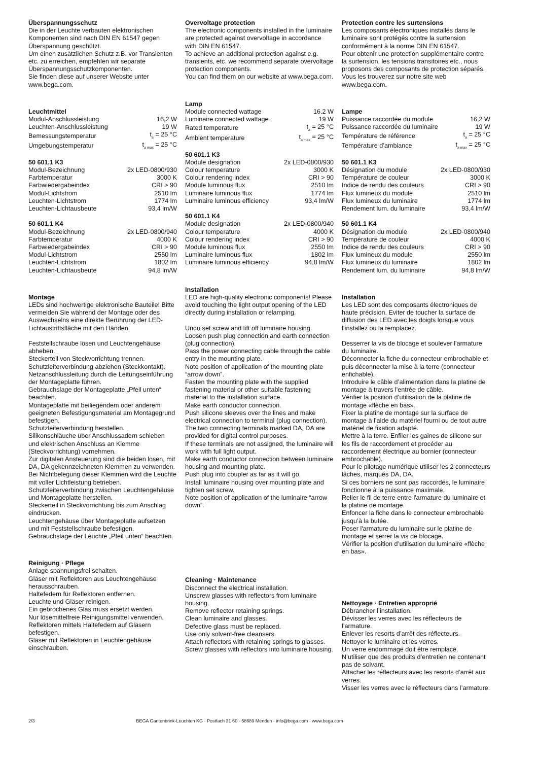Überspannungsschutz
Die in der Leuchte verbauten elektronischen Komponenten sind nach DIN EN 61547 gegen Überspannung geschützt.
Um einen zusätzlichen Schutz z.B. vor Transienten etc. zu erreichen, empfehlen wir separate Überspannungsschutzkomponenten.
Sie finden diese auf unserer Website unter www.bega.com.
Leuchtmittel
| Modul-Anschlussleistung | 16,2 W |
| Leuchten-Anschlussleistung | 19 W |
| Bemessungstemperatur | t<sub>a</sub> = 25 °C |
| Umgebungstemperatur | t<sub>a max</sub> = 25 °C |
50 601.1 K3
| Modul-Bezeichnung | 2x LED-0800/930 |
| Farbtemperatur | 3000 K |
| Farbwiedergabeindex | CRI > 90 |
| Modul-Lichtstrom | 2510 lm |
| Leuchten-Lichtstrom | 1774 lm |
| Leuchten-Lichtausbeute | 93,4 lm/W |
50 601.1 K4
| Modul-Bezeichnung | 2x LED-0800/940 |
| Farbtemperatur | 4000 K |
| Farbwiedergabeindex | CRI > 90 |
| Modul-Lichtstrom | 2550 lm |
| Leuchten-Lichtstrom | 1802 lm |
| Leuchten-Lichtausbeute | 94,8 lm/W |
Montage
LEDs sind hochwertige elektronische Bauteile! Bitte vermeiden Sie während der Montage oder des Auswechselns eine direkte Berührung der LED-Lichtaustrittsfläche mit den Händen.
Feststellschraube lösen und Leuchtengehäuse abheben.
Steckerteil von Steckvorrichtung trennen.
Schutzleiterverbindung abziehen (Steckkontakt).
Netzanschlussleitung durch die Leitungseinführung der Montageplatte führen.
Gebrauchslage der Montageplatte „Pfeil unten“ beachten.
Montageplatte mit beiliegendem oder anderem geeigneten Befestigungsmaterial am Montagegrund befestigen.
Schutzleiterverbindung herstellen.
Silikonschläuche über Anschlussadern schieben und elektrischen Anschluss an Klemme (Steckvorrichtung) vornehmen.
Zur digitalen Ansteuerung sind die beiden losen, mit DA, DA gekennzeichneten Klemmen zu verwenden.
Bei Nichtbelegung dieser Klemmen wird die Leuchte mit voller Lichtleistung betrieben.
Schutzleiterverbindung zwischen Leuchtengehäuse und Montageplatte herstellen.
Steckerteil in Steckvorrichtung bis zum Anschlag eindrücken.
Leuchtengehäuse über Montageplatte aufsetzen und mit Feststellschraube befestigen.
Gebrauchslage der Leuchte „Pfeil unten“ beachten.
Reinigung · Pflege
Anlage spannungsfrei schalten.
Gläser mit Reflektoren aus Leuchtengehäuse herausschrauben.
Haltefedern für Reflektoren entfernen.
Leuchte und Gläser reinigen.
Ein gebrochenes Glas muss ersetzt werden.
Nur lösemittelfreie Reinigungsmittel verwenden.
Reflektoren mittels Haltefedern auf Gläsern befestigen.
Gläser mit Reflektoren in Leuchtengehäuse einschrauben.
Overvoltage protection
The electronic components installed in the luminaire are protected against overvoltage in accordance with DIN EN 61547.
To achieve an additional protection against e.g. transients, etc. we recommend separate overvoltage protection components.
You can find them on our website at www.bega.com.
Lamp
| Module connected wattage | 16.2 W |
| Luminaire connected wattage | 19 W |
| Rated temperature | t<sub>a</sub> = 25 °C |
| Ambient temperature | t<sub>a max</sub> = 25 °C |
50 601.1 K3
| Module designation | 2x LED-0800/930 |
| Colour temperature | 3000 K |
| Colour rendering index | CRI > 90 |
| Module luminous flux | 2510 lm |
| Luminaire luminous flux | 1774 lm |
| Luminaire luminous efficiency | 93,4 lm/W |
50 601.1 K4
| Module designation | 2x LED-0800/940 |
| Colour temperature | 4000 K |
| Colour rendering index | CRI > 90 |
| Module luminous flux | 2550 lm |
| Luminaire luminous flux | 1802 lm |
| Luminaire luminous efficiency | 94,8 lm/W |
Installation
LED are high-quality electronic components! Please avoid touching the light output opening of the LED directly during installation or relamping.
Undo set screw and lift off luminaire housing.
Loosen push plug connection and earth connection (plug connection).
Pass the power connecting cable through the cable entry in the mounting plate.
Note position of application of the mounting plate “arrow down”.
Fasten the mounting plate with the supplied fastening material or other suitable fastening material to the installation surface.
Make earth conductor connection.
Push silicone sleeves over the lines and make electrical connection to terminal (plug connection).
The two connecting terminals marked DA, DA are provided for digital control purposes.
If these terminals are not assigned, the luminaire will work with full light output.
Make earth conductor connection between luminaire housing and mounting plate.
Push plug into coupler as far as it will go.
Install luminaire housing over mounting plate and tighten set screw.
Note position of application of the luminaire “arrow down”.
Cleaning · Maintenance
Disconnect the electrical installation.
Unscrew glasses with reflectors from luminaire housing.
Remove reflector retaining springs.
Clean luminaire and glasses.
Defective glass must be replaced.
Use only solvent-free cleansers.
Attach reflectors with retaining springs to glasses.
Screw glasses with reflectors into luminaire housing.
Protection contre les surtensions
Les composants électroniques installés dans le luminaire sont protégés contre la surtension conformément à la norme DIN EN 61547.
Pour obtenir une protection supplémentaire contre la surtension, les tensions transitoires etc., nous proposons des composants de protection séparés. Vous les trouverez sur notre site web www.bega.com.
Lampe
| Puissance raccordée du module | 16,2 W |
| Puissance raccordée du luminaire | 19 W |
| Température de référence | t<sub>a</sub> = 25 °C |
| Température d’ambiance | t<sub>a max</sub> = 25 °C |
50 601.1 K3
| Désignation du module | 2x LED-0800/930 |
| Température de couleur | 3000 K |
| Indice de rendu des couleurs | CRI > 90 |
| Flux lumineux du module | 2510 lm |
| Flux lumineux du luminaire | 1774 lm |
| Rendement lum. du luminaire | 93,4 lm/W |
50 601.1 K4
| Désignation du module | 2x LED-0800/940 |
| Température de couleur | 4000 K |
| Indice de rendu des couleurs | CRI > 90 |
| Flux lumineux du module | 2550 lm |
| Flux lumineux du luminaire | 1802 lm |
| Rendement lum. du luminaire | 94,8 lm/W |
Installation
Les LED sont des composants électroniques de haute précision. Eviter de toucher la surface de diffusion des LED avec les doigts lorsque vous l’installez ou la remplacez.
Desserrer la vis de blocage et soulever l'armature du luminaire.
Déconnecter la fiche du connecteur embrochable et puis déconnecter la mise à la terre (connecteur enfichable).
Introduire le câble d’alimentation dans la platine de montage à travers l'entrée de câble.
Vérifier la position d’utilisation de la platine de montage «flèche en bas».
Fixer la platine de montage sur la surface de montage à l’aide du matériel fourni ou de tout autre matériel de fixation adapté.
Mettre à la terre. Enfiler les gaines de silicone sur les fils de raccordement et procéder au raccordement électrique au bornier (connecteur embrochable).
Pour le pilotage numérique utiliser les 2 connecteurs lâches, marqués DA, DA.
Si ces borniers ne sont pas raccordés, le luminaire fonctionne à la puissance maximale.
Relier le fil de terre entre l'armature du luminaire et la platine de montage.
Enfoncer la fiche dans le connecteur embrochable jusqu’à la butée.
Poser l'armature du luminaire sur le platine de montage et serrer la vis de blocage.
Vérifier la position d’utilisation du luminaire «flèche en bas».
Nettoyage · Entretien approprié
Débrancher l’installation.
Dévisser les verres avec les réflecteurs de l’armature.
Enlever les resorts d’arrêt des réflecteurs.
Nettoyer le luminaire et les verres.
Un verre endommagé doit être remplacé.
N’utiliser que des produits d’entretien ne contenant pas de solvant.
Attacher les réflecteurs avec les resorts d’arrêt aux verres.
Visser les verres avec le réflecteurs dans l’armature.
2/3 BEGA Gantenbrink-Leuchten KG · Postfach 31 60 · 58689 Menden · info@bega.com · www.bega.com